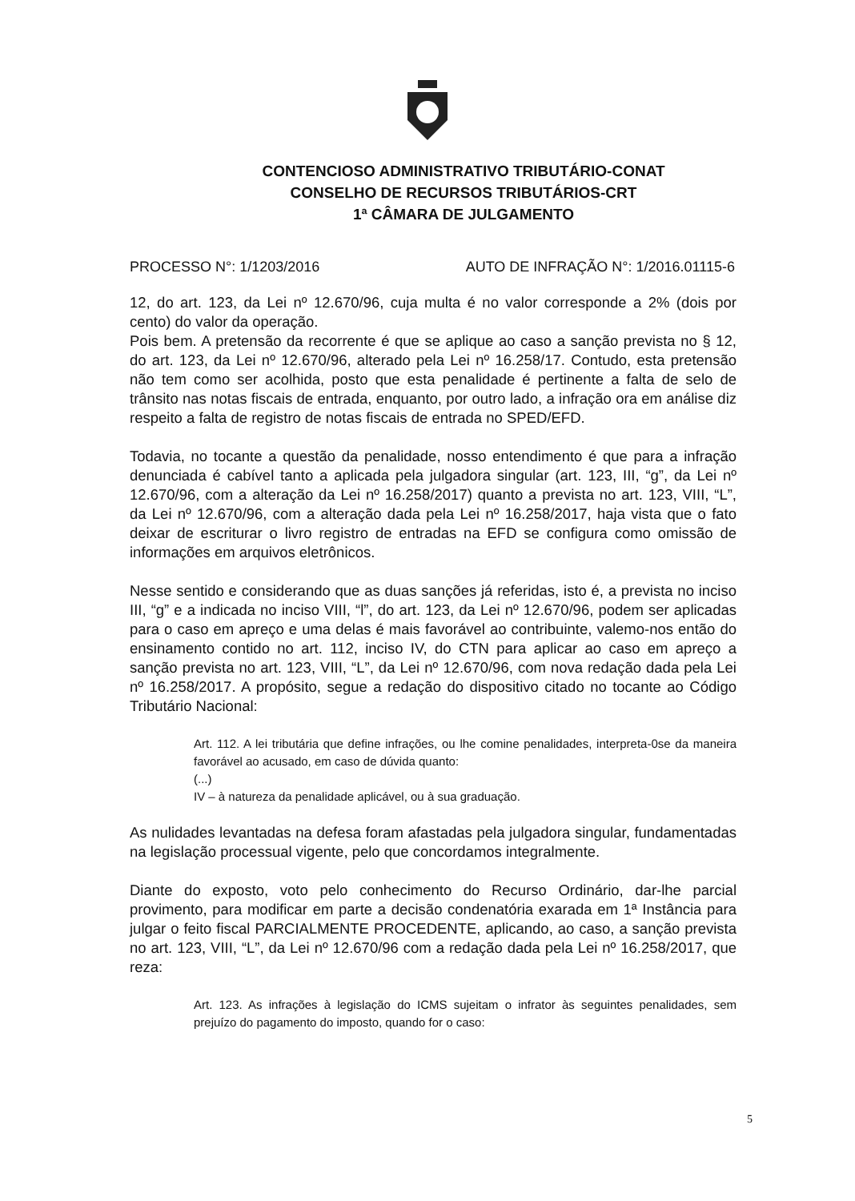CONTENCIOSO ADMINISTRATIVO TRIBUTÁRIO-CONAT
CONSELHO DE RECURSOS TRIBUTÁRIOS-CRT
1ª CÂMARA DE JULGAMENTO
PROCESSO N°: 1/1203/2016 AUTO DE INFRAÇÃO N°: 1/2016.01115-6
12, do art. 123, da Lei nº 12.670/96, cuja multa é no valor corresponde a 2% (dois por cento) do valor da operação.
Pois bem. A pretensão da recorrente é que se aplique ao caso a sanção prevista no § 12, do art. 123, da Lei nº 12.670/96, alterado pela Lei nº 16.258/17. Contudo, esta pretensão não tem como ser acolhida, posto que esta penalidade é pertinente a falta de selo de trânsito nas notas fiscais de entrada, enquanto, por outro lado, a infração ora em análise diz respeito a falta de registro de notas fiscais de entrada no SPED/EFD.
Todavia, no tocante a questão da penalidade, nosso entendimento é que para a infração denunciada é cabível tanto a aplicada pela julgadora singular (art. 123, III, “g”, da Lei nº 12.670/96, com a alteração da Lei nº 16.258/2017) quanto a prevista no art. 123, VIII, “L”, da Lei nº 12.670/96, com a alteração dada pela Lei nº 16.258/2017, haja vista que o fato deixar de escriturar o livro registro de entradas na EFD se configura como omissão de informações em arquivos eletrônicos.
Nesse sentido e considerando que as duas sanções já referidas, isto é, a prevista no inciso III, “g” e a indicada no inciso VIII, “l”, do art. 123, da Lei nº 12.670/96, podem ser aplicadas para o caso em apreço e uma delas é mais favorável ao contribuinte, valemo-nos então do ensinamento contido no art. 112, inciso IV, do CTN para aplicar ao caso em apreço a sanção prevista no art. 123, VIII, “L”, da Lei nº 12.670/96, com nova redação dada pela Lei nº 16.258/2017. A propósito, segue a redação do dispositivo citado no tocante ao Código Tributário Nacional:
Art. 112. A lei tributária que define infrações, ou lhe comine penalidades, interpreta-0se da maneira favorável ao acusado, em caso de dúvida quanto:
(...)
IV – à natureza da penalidade aplicável, ou à sua graduação.
As nulidades levantadas na defesa foram afastadas pela julgadora singular, fundamentadas na legislação processual vigente, pelo que concordamos integralmente.
Diante do exposto, voto pelo conhecimento do Recurso Ordinário, dar-lhe parcial provimento, para modificar em parte a decisão condenatória exarada em 1ª Instância para julgar o feito fiscal PARCIALMENTE PROCEDENTE, aplicando, ao caso, a sanção prevista no art. 123, VIII, “L”, da Lei nº 12.670/96 com a redação dada pela Lei nº 16.258/2017, que reza:
Art. 123. As infrações à legislação do ICMS sujeitam o infrator às seguintes penalidades, sem prejuízo do pagamento do imposto, quando for o caso:
5